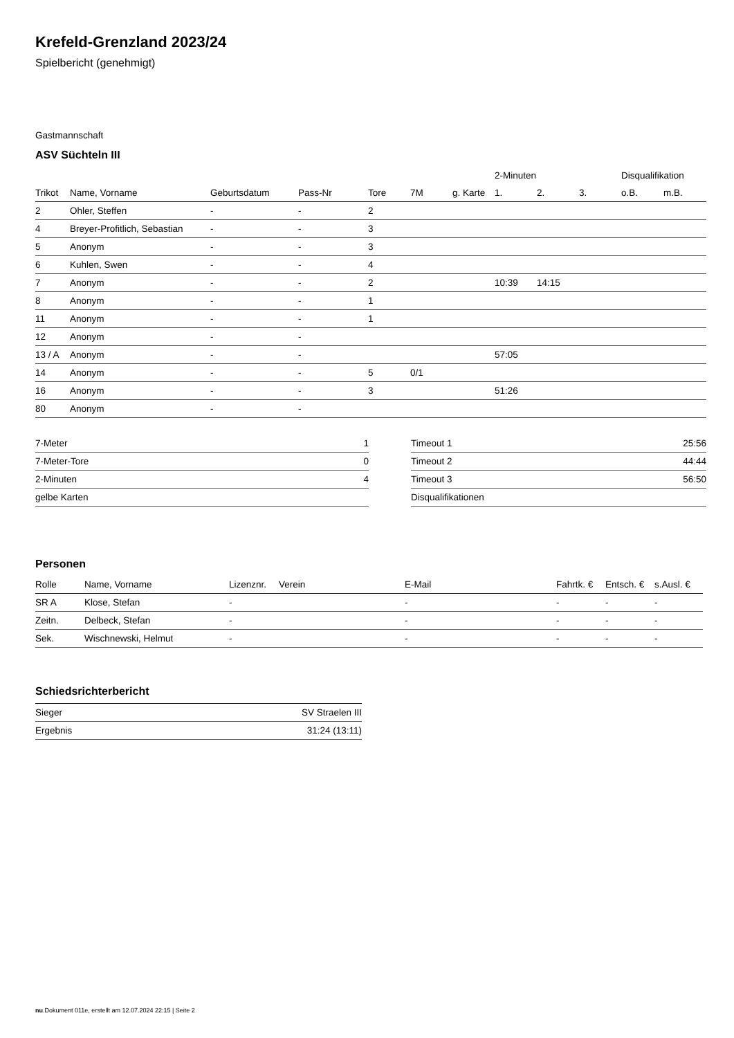Krefeld-Grenzland 2023/24
Spielbericht (genehmigt)
Gastmannschaft
ASV Süchteln III
| | | | | | | | 2-Minuten | | | Disqualifikation | |
| --- | --- | --- | --- | --- | --- | --- | --- | --- | --- | --- | --- |
| Trikot | Name, Vorname | Geburtsdatum | Pass-Nr | Tore | 7M | g. Karte | 1. | 2. | 3. | o.B. | m.B. |
| 2 | Ohler, Steffen | - | - | 2 | | | | | | | |
| 4 | Breyer-Profitlich, Sebastian | - | - | 3 | | | | | | | |
| 5 | Anonym | - | - | 3 | | | | | | | |
| 6 | Kuhlen, Swen | - | - | 4 | | | | | | | |
| 7 | Anonym | - | - | 2 | | | 10:39 | 14:15 | | | |
| 8 | Anonym | - | - | 1 | | | | | | | |
| 11 | Anonym | - | - | 1 | | | | | | | |
| 12 | Anonym | - | - | | | | | | | | |
| 13 / A | Anonym | - | - | | | | 57:05 | | | | |
| 14 | Anonym | - | - | 5 | 0/1 | | | | | | |
| 16 | Anonym | - | - | 3 | | | 51:26 | | | | |
| 80 | Anonym | - | - | | | | | | | | |
| 7-Meter | 1 |
| 7-Meter-Tore | 0 |
| 2-Minuten | 4 |
| gelbe Karten | |
| Timeout 1 | 25:56 |
| Timeout 2 | 44:44 |
| Timeout 3 | 56:50 |
| Disqualifikationen | |
Personen
| Rolle | Name, Vorname | Lizenznr. | Verein | E-Mail | Fahrtk. € | Entsch. € | s.Ausl. € |
| --- | --- | --- | --- | --- | --- | --- | --- |
| SR A | Klose, Stefan | - | | - | - | - | - |
| Zeitn. | Delbeck, Stefan | - | | - | - | - | - |
| Sek. | Wischnewski, Helmut | - | | - | - | - | - |
Schiedsrichterbericht
| Sieger | SV Straelen III |
| Ergebnis | 31:24 (13:11) |
nu.Dokument 011e, erstellt am 12.07.2024 22:15 | Seite 2